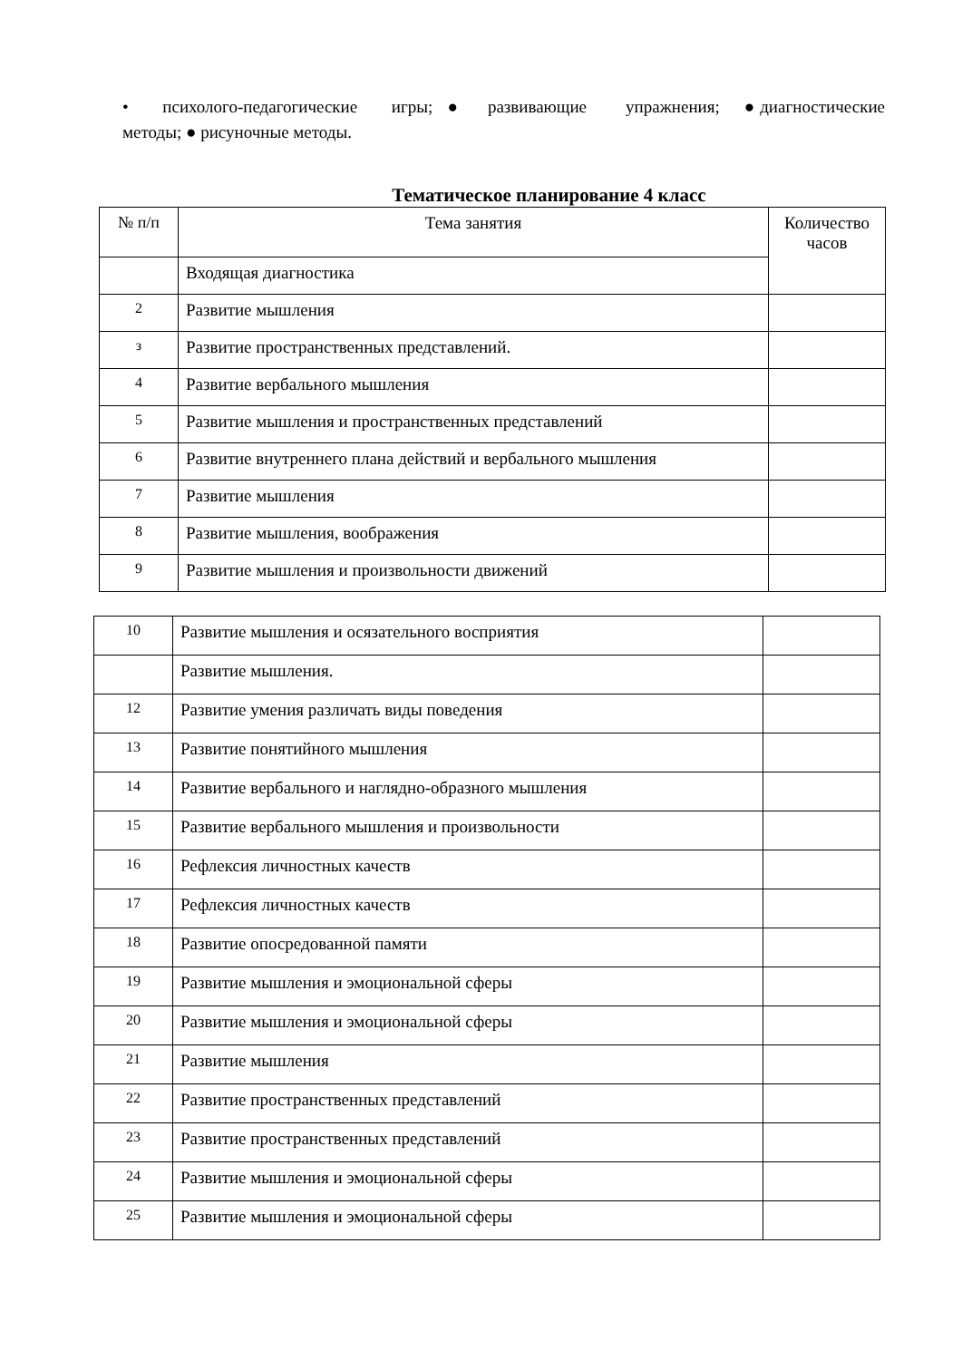• психолого-педагогические игры; ● развивающие упражнения; ● диагностические методы; ● рисуночные методы.
Тематическое планирование 4 класс
| № п/п | Тема занятия | Количество часов |
| --- | --- | --- |
| | Входящая диагностика | |
| 2 | Развитие мышления | |
| з | Развитие пространственных представлений. | |
| 4 | Развитие вербального мышления | |
| 5 | Развитие мышления и пространственных представлений | |
| 6 | Развитие внутреннего плана действий и вербального мышления | |
| 7 | Развитие мышления | |
| 8 | Развитие мышления, воображения | |
| 9 | Развитие мышления и произвольности движений | |
| 10 | Развитие мышления и осязательного восприятия | |
| | Развитие мышления. | |
| 12 | Развитие умения различать виды поведения | |
| 13 | Развитие понятийного мышления | |
| 14 | Развитие вербального и наглядно-образного мышления | |
| 15 | Развитие вербального мышления и произвольности | |
| 16 | Рефлексия личностных качеств | |
| 17 | Рефлексия личностных качеств | |
| 18 | Развитие опосредованной памяти | |
| 19 | Развитие мышления и эмоциональной сферы | |
| 20 | Развитие мышления и эмоциональной сферы | |
| 21 | Развитие мышления | |
| 22 | Развитие пространственных представлений | |
| 23 | Развитие пространственных представлений | |
| 24 | Развитие мышления и эмоциональной сферы | |
| 25 | Развитие мышления и эмоциональной сферы | |